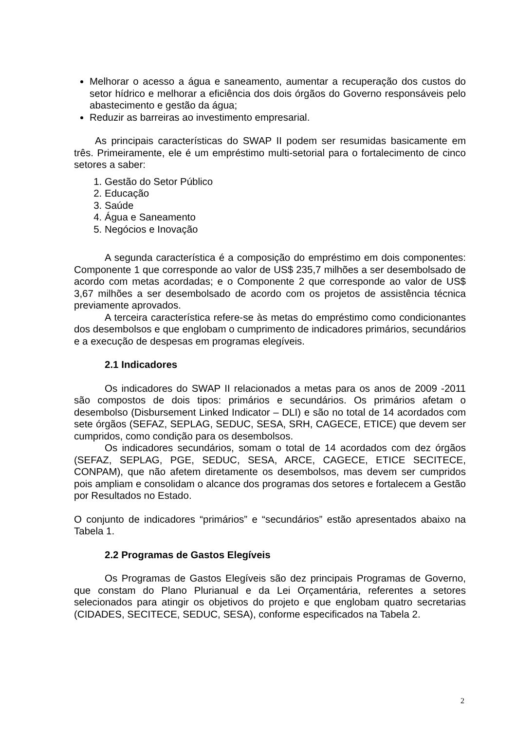Melhorar o acesso a água e saneamento, aumentar a recuperação dos custos do setor hídrico e melhorar a eficiência dos dois órgãos do Governo responsáveis pelo abastecimento e gestão da água;
Reduzir as barreiras ao investimento empresarial.
As principais características do SWAP II podem ser resumidas basicamente em três. Primeiramente, ele é um empréstimo multi-setorial para o fortalecimento de cinco setores a saber:
1. Gestão do Setor Público
2. Educação
3. Saúde
4. Água e Saneamento
5. Negócios e Inovação
A segunda característica é a composição do empréstimo em dois componentes: Componente 1 que corresponde ao valor de US$ 235,7 milhões a ser desembolsado de acordo com metas acordadas; e o Componente 2 que corresponde ao valor de US$ 3,67 milhões a ser desembolsado de acordo com os projetos de assistência técnica previamente aprovados.
A terceira característica refere-se às metas do empréstimo como condicionantes dos desembolsos e que englobam o cumprimento de indicadores primários, secundários e a execução de despesas em programas elegíveis.
2.1 Indicadores
Os indicadores do SWAP II relacionados a metas para os anos de 2009 -2011 são compostos de dois tipos: primários e secundários. Os primários afetam o desembolso (Disbursement Linked Indicator – DLI) e são no total de 14 acordados com sete órgãos (SEFAZ, SEPLAG, SEDUC, SESA, SRH, CAGECE, ETICE) que devem ser cumpridos, como condição para os desembolsos.
Os indicadores secundários, somam o total de 14 acordados com dez órgãos (SEFAZ, SEPLAG, PGE, SEDUC, SESA, ARCE, CAGECE, ETICE SECITECE, CONPAM), que não afetem diretamente os desembolsos, mas devem ser cumpridos pois ampliam e consolidam o alcance dos programas dos setores e fortalecem a Gestão por Resultados no Estado.
O conjunto de indicadores “primários” e “secundários” estão apresentados abaixo na Tabela 1.
2.2 Programas de Gastos Elegíveis
Os Programas de Gastos Elegíveis são dez principais Programas de Governo, que constam do Plano Plurianual e da Lei Orçamentária, referentes a setores selecionados para atingir os objetivos do projeto e que englobam quatro secretarias (CIDADES, SECITECE, SEDUC, SESA), conforme especificados na Tabela 2.
2